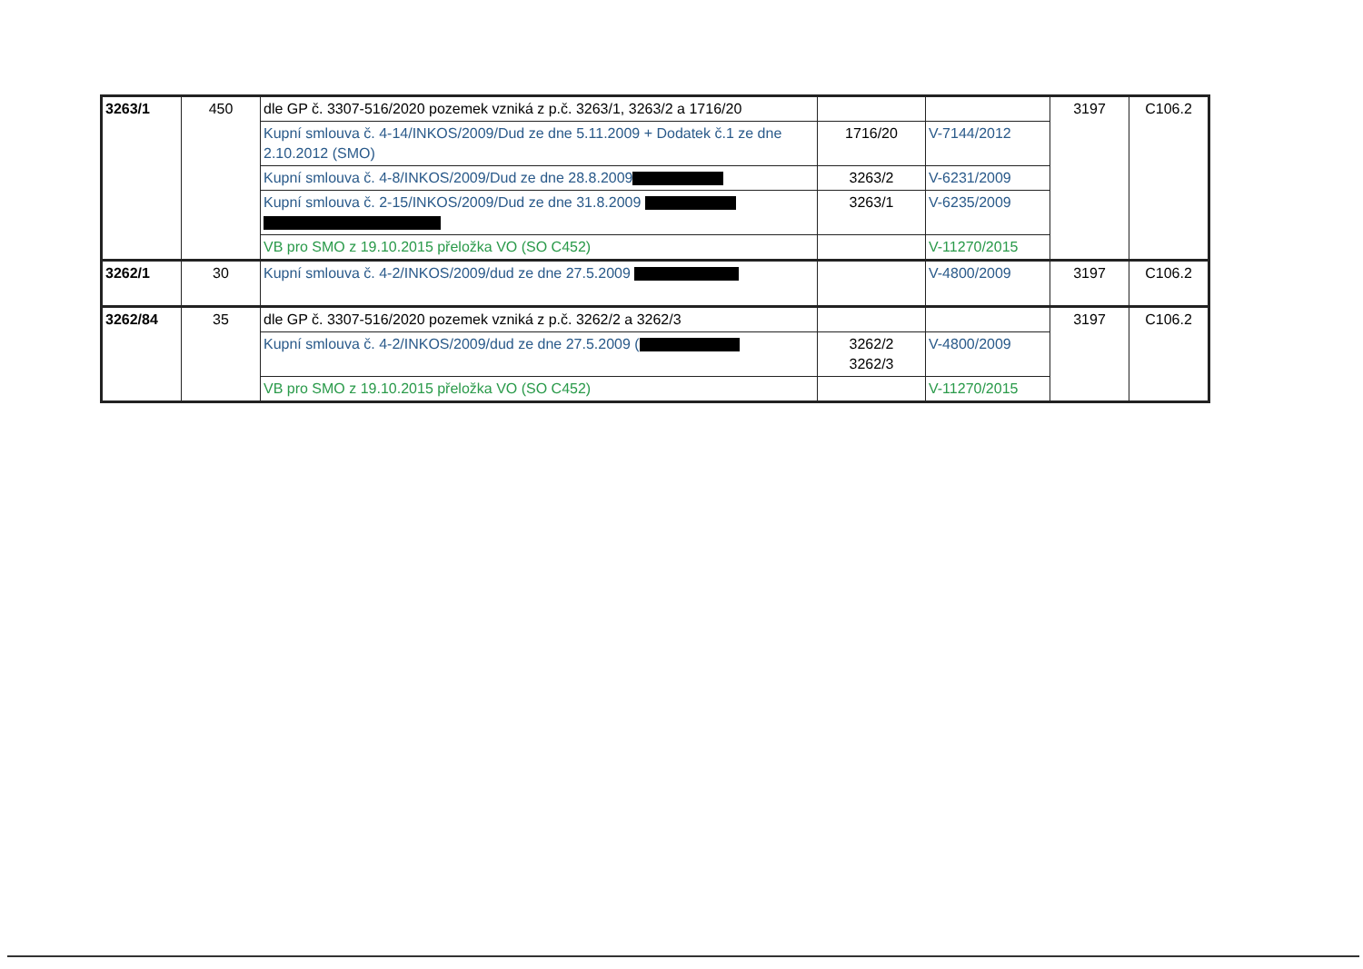| 3263/1 | 450 | dle GP č. 3307-516/2020 pozemek vzniká z p.č. 3263/1, 3263/2 a 1716/20 | | | 3197 | C106.2 |
| | | Kupní smlouva č. 4-14/INKOS/2009/Dud ze dne 5.11.2009 + Dodatek č.1 ze dne 2.10.2012 (SMO) | 1716/20 | V-7144/2012 | | |
| | | Kupní smlouva č. 4-8/INKOS/2009/Dud ze dne 28.8.2009 | 3263/2 | V-6231/2009 | | |
| | | Kupní smlouva č. 2-15/INKOS/2009/Dud ze dne 31.8.2009 | 3263/1 | V-6235/2009 | | |
| | | VB pro SMO z 19.10.2015 přeložka VO (SO C452) | | V-11270/2015 | | |
| 3262/1 | 30 | Kupní smlouva č. 4-2/INKOS/2009/dud ze dne 27.5.2009 | | V-4800/2009 | 3197 | C106.2 |
| 3262/84 | 35 | dle GP č. 3307-516/2020 pozemek vzniká z p.č. 3262/2 a 3262/3 | | | 3197 | C106.2 |
| | | Kupní smlouva č. 4-2/INKOS/2009/dud ze dne 27.5.2009 ( | 3262/2 3262/3 | V-4800/2009 | | |
| | | VB pro SMO z 19.10.2015 přeložka VO (SO C452) | | V-11270/2015 | | |